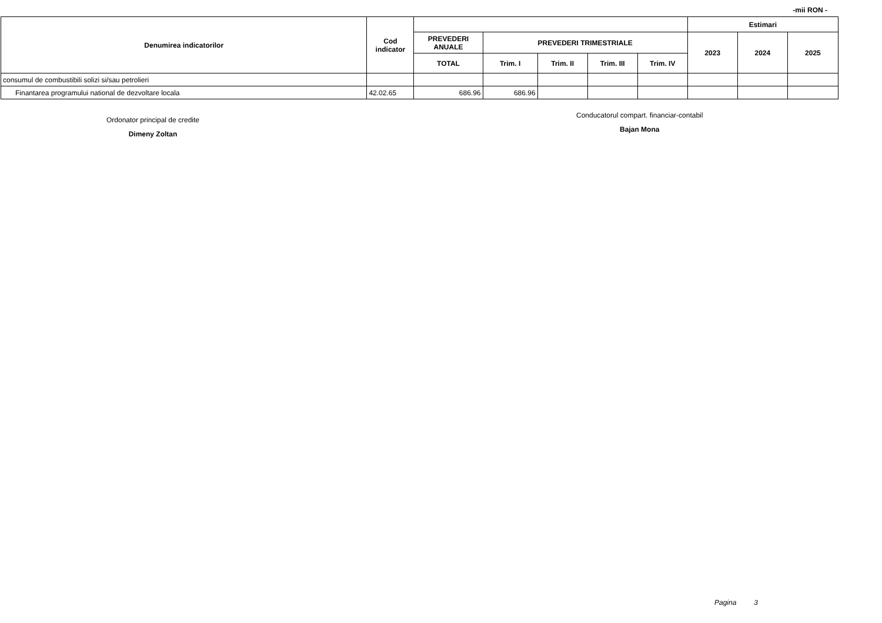-mii RON -
| Denumirea indicatorilor | Cod indicator | | | | | | Estimari | | |
| --- | --- | --- | --- | --- | --- | --- | --- | --- | --- |
| | | PREVEDERI ANUALE | PREVEDERI TRIMESTRIALE | | | | 2023 | 2024 | 2025 |
| | | TOTAL | Trim. I | Trim. II | Trim. III | Trim. IV | | | |
| consumul de combustibili solizi si/sau petrolieri | | | | | | | | | |
| Finantarea programului national de dezvoltare locala | 42.02.65 | 686.96 | 686.96 | | | | | | |
Ordonator principal de credite
Dimeny Zoltan
Conducatorul compart. financiar-contabil
Bajan Mona
Pagina 3